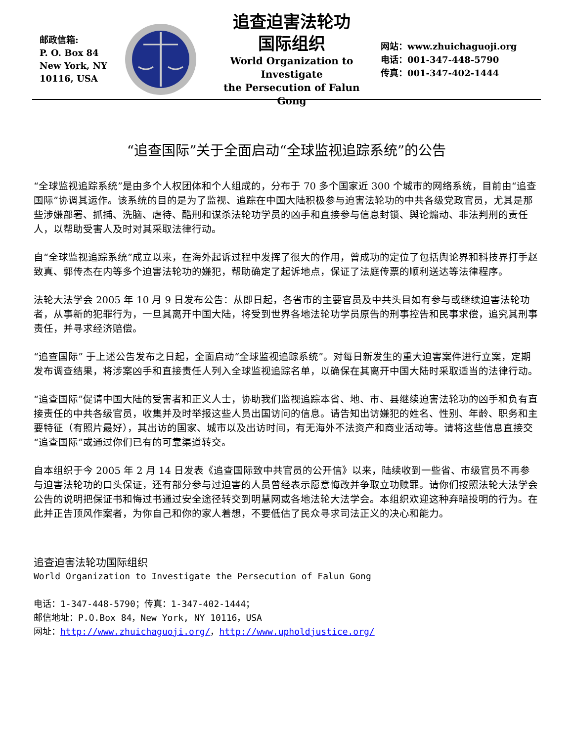邮政信箱:
P. O. Box 84
New York, NY
10116, USA
追查迫害法轮功
国际组织
World Organization to Investigate
the Persecution of Falun Gong
网站：www.zhuichaguoji.org
电话：001-347-448-5790
传真：001-347-402-1444
“追查国际”关于全面启动“全球监视追踪系统”的公告
“全球监视追踪系统”是由多个人权团体和个人组成的，分布于 70 多个国家近 300 个城市的网络系统，目前由“追查国际”协调其运作。该系统的目的是为了监视、追踪在中国大陆积极参与迫害法轮功的中共各级党政官员，尤其是那些涉嫌部署、抓捕、洗脑、虐待、酷刑和谋杀法轮功学员的凶手和直接参与信息封锁、舆论煽动、非法判刑的责任人，以帮助受害人及时对其采取法律行动。
自“全球监视追踪系统”成立以来，在海外起诉过程中发挥了很大的作用，曾成功的定位了包括舆论界和科技界打手赵致真、郭传杰在内等多个迫害法轮功的嫌犯，帮助确定了起诉地点，保证了法庭传票的顺利送达等法律程序。
法轮大法学会 2005 年 10 月 9 日发布公告：从即日起，各省市的主要官员及中共头目如有参与或继续迫害法轮功者，从事新的犯罪行为，一旦其离开中国大陆，将受到世界各地法轮功学员原告的刑事控告和民事求偿，追究其刑事责任，并寻求经济赔偿。
“追查国际” 于上述公告发布之日起，全面启动“全球监视追踪系统”。对每日新发生的重大迫害案件进行立案，定期发布调查结果，将涉案凶手和直接责任人列入全球监视追踪名单，以确保在其离开中国大陆时采取适当的法律行动。
“追查国际”促请中国大陆的受害者和正义人士，协助我们监视追踪本省、地、市、县继续迫害法轮功的凶手和负有直接责任的中共各级官员，收集并及时举报这些人员出国访问的信息。请告知出访嫌犯的姓名、性别、年龄、职务和主要特征（有照片最好），其出访的国家、城市以及出访时间，有无海外不法资产和商业活动等。请将这些信息直接交“追查国际”或通过你们已有的可靠渠道转交。
自本组织于今 2005 年 2 月 14 日发表《追查国际致中共官员的公开信》以来，陆续收到一些省、市级官员不再参与迫害法轮功的口头保证，还有部分参与过迫害的人员曾经表示愿意悔改并争取立功赎罪。请你们按照法轮大法学会公告的说明把保证书和悔过书通过安全途径转交到明慧网或各地法轮大法学会。本组织欢迎这种弃暗投明的行为。在此并正告顶风作案者，为你自己和你的家人着想，不要低估了民众寻求司法正义的决心和能力。
追查迫害法轮功国际组织
World Organization to Investigate the Persecution of Falun Gong
电话：1-347-448-5790；传真：1-347-402-1444；
邮信地址：P.O.Box 84，New York, NY 10116，USA
网址：http://www.zhuichaguoji.org/，http://www.upholdjustice.org/